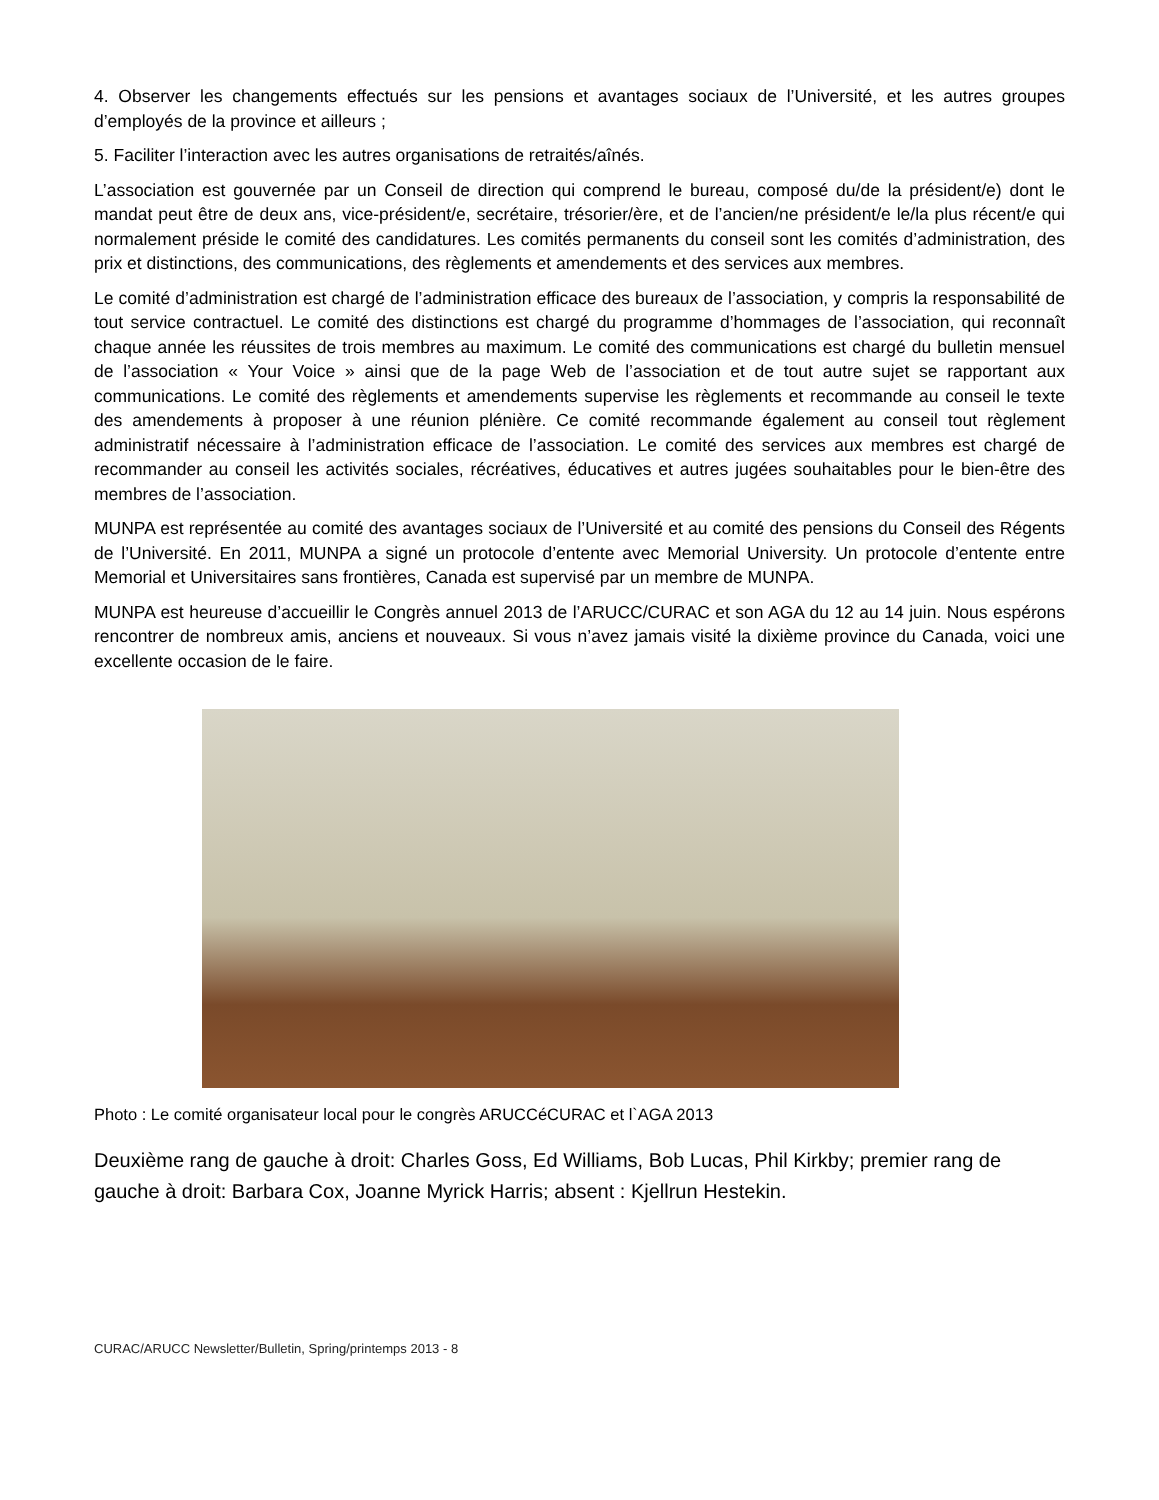4. Observer les changements effectués sur les pensions et avantages sociaux de l’Université, et les autres groupes d’employés de la province et ailleurs ;
5. Faciliter l’interaction avec les autres organisations de retraités/aînés.
L’association est gouvernée par un Conseil de direction qui comprend le bureau, composé du/de la président/e) dont le mandat peut être de deux ans, vice-président/e, secrétaire, trésorier/ère, et de l’ancien/ne président/e le/la plus récent/e qui normalement préside le comité des candidatures. Les comités permanents du conseil sont les comités d’administration, des prix et distinctions, des communications, des règlements et amendements et des services aux membres.
Le comité d’administration est chargé de l’administration efficace des bureaux de l’association, y compris la responsabilité de tout service contractuel. Le comité des distinctions est chargé du programme d’hommages de l’association, qui reconnaît chaque année les réussites de trois membres au maximum. Le comité des communications est chargé du bulletin mensuel de l’association « Your Voice » ainsi que de la page Web de l’association et de tout autre sujet se rapportant aux communications. Le comité des règlements et amendements supervise les règlements et recommande au conseil le texte des amendements à proposer à une réunion plénière. Ce comité recommande également au conseil tout règlement administratif nécessaire à l’administration efficace de l’association. Le comité des services aux membres est chargé de recommander au conseil les activités sociales, récréatives, éducatives et autres jugées souhaitables pour le bien-être des membres de l’association.
MUNPA est représentée au comité des avantages sociaux de l’Université et au comité des pensions du Conseil des Régents de l’Université. En 2011, MUNPA a signé un protocole d’entente avec Memorial University. Un protocole d’entente entre Memorial et Universitaires sans frontières, Canada est supervisé par un membre de MUNPA.
MUNPA est heureuse d’accueillir le Congrès annuel 2013 de l’ARUCC/CURAC et son AGA du 12 au 14 juin. Nous espérons rencontrer de nombreux amis, anciens et nouveaux. Si vous n’avez jamais visité la dixième province du Canada, voici une excellente occasion de le faire.
Photo : Le comité organisateur local pour le congrès ARUCCéCURAC et l`AGA 2013
Deuxième rang de gauche à droit: Charles Goss, Ed Williams, Bob Lucas, Phil Kirkby; premier rang de gauche à droit: Barbara Cox, Joanne Myrick Harris; absent : Kjellrun Hestekin.
CURAC/ARUCC Newsletter/Bulletin, Spring/printemps 2013 - 8